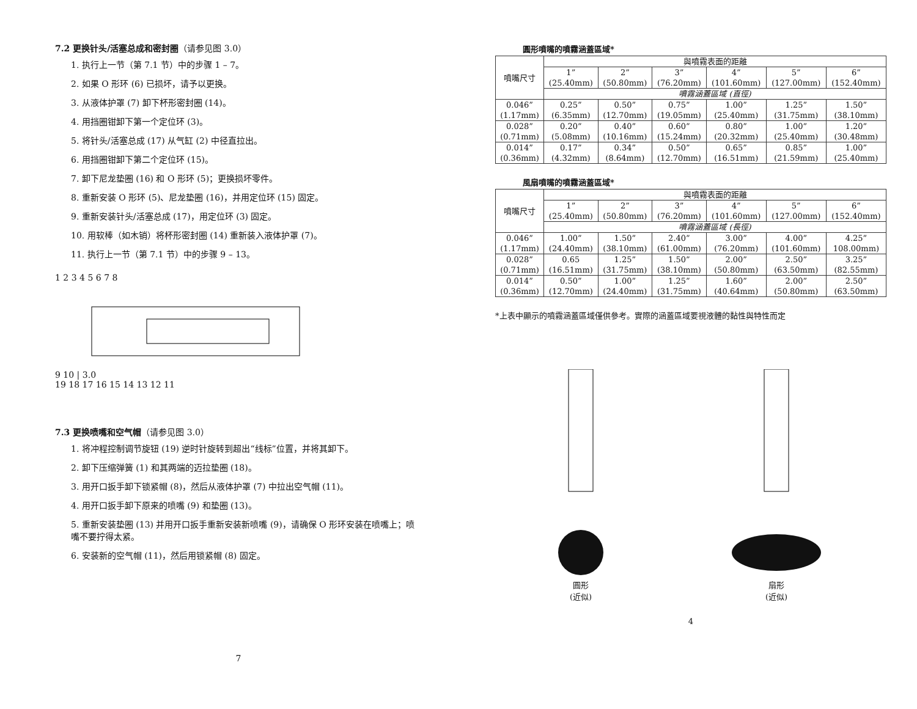7.2 更换针头/活塞总成和密封圈（请参见图 3.0）
1. 执行上一节（第 7.1 节）中的步骤 1 – 7。
2. 如果 O 形环 (6) 已损坏，请予以更换。
3. 从液体护罩 (7) 卸下杯形密封圈 (14)。
4. 用挡圈钳卸下第一个定位环 (3)。
5. 将针头/活塞总成 (17) 从气缸 (2) 中径直拉出。
6. 用挡圈钳卸下第二个定位环 (15)。
7. 卸下尼龙垫圈 (16) 和 O 形环 (5)；更换损坏零件。
8. 重新安装 O 形环 (5)、尼龙垫圈 (16)，并用定位环 (15) 固定。
9. 重新安装针头/活塞总成 (17)，用定位环 (3) 固定。
10. 用软棒（如木销）将杯形密封圈 (14) 重新装入液体护罩 (7)。
11. 执行上一节（第 7.1 节）中的步骤 9 – 13。
1 2 3 4 5 6 7 8
9 10 | 3.0
19 18 17 16 15 14 13 12 11
7.3 更换喷嘴和空气帽（请参见图 3.0）
1. 将冲程控制调节旋钮 (19) 逆时针旋转到超出“线标”位置，并将其卸下。
2. 卸下压缩弹簧 (1) 和其两端的迈拉垫圈 (18)。
3. 用开口扳手卸下锁紧帽 (8)，然后从液体护罩 (7) 中拉出空气帽 (11)。
4. 用开口扳手卸下原来的喷嘴 (9) 和垫圈 (13)。
5. 重新安装垫圈 (13) 并用开口扳手重新安装新喷嘴 (9)，请确保 O 形环安装在喷嘴上；喷嘴不要拧得太紧。
6. 安装新的空气帽 (11)，然后用锁紧帽 (8) 固定。
7
圓形噴嘴的噴霧涵蓋區域*
| 噴嘴尺寸 | 與噴霧表面的距離 | | | | | |
| --- | --- | --- | --- | --- | --- | --- |
| | 1” (25.40mm) | 2” (50.80mm) | 3” (76.20mm) | 4” (101.60mm) | 5” (127.00mm) | 6” (152.40mm) |
| | 噴霧涵蓋區域 (直徑) | | | | | |
| 0.046” (1.17mm) | 0.25” (6.35mm) | 0.50” (12.70mm) | 0.75” (19.05mm) | 1.00” (25.40mm) | 1.25” (31.75mm) | 1.50” (38.10mm) |
| 0.028” (0.71mm) | 0.20” (5.08mm) | 0.40” (10.16mm) | 0.60” (15.24mm) | 0.80” (20.32mm) | 1.00” (25.40mm) | 1.20” (30.48mm) |
| 0.014” (0.36mm) | 0.17” (4.32mm) | 0.34” (8.64mm) | 0.50” (12.70mm) | 0.65” (16.51mm) | 0.85” (21.59mm) | 1.00” (25.40mm) |
風扇噴嘴的噴霧涵蓋區域*
| 噴嘴尺寸 | 與噴霧表面的距離 | | | | | |
| --- | --- | --- | --- | --- | --- | --- |
| | 1” (25.40mm) | 2” (50.80mm) | 3” (76.20mm) | 4” (101.60mm) | 5” (127.00mm) | 6” (152.40mm) |
| | 噴霧涵蓋區域 (長徑) | | | | | |
| 0.046” (1.17mm) | 1.00” (24.40mm) | 1.50” (38.10mm) | 2.40” (61.00mm) | 3.00” (76.20mm) | 4.00” (101.60mm) | 4.25” 108.00mm) |
| 0.028” (0.71mm) | 0.65 (16.51mm) | 1.25” (31.75mm) | 1.50” (38.10mm) | 2.00” (50.80mm) | 2.50” (63.50mm) | 3.25” (82.55mm) |
| 0.014” (0.36mm) | 0.50” (12.70mm) | 1.00” (24.40mm) | 1.25” (31.75mm) | 1.60” (40.64mm) | 2.00” (50.80mm) | 2.50” (63.50mm) |
*上表中顯示的噴霧涵蓋區域僅供參考。實際的涵蓋區域要視液體的黏性與特性而定
圓形
(近似)
扇形
(近似)
4